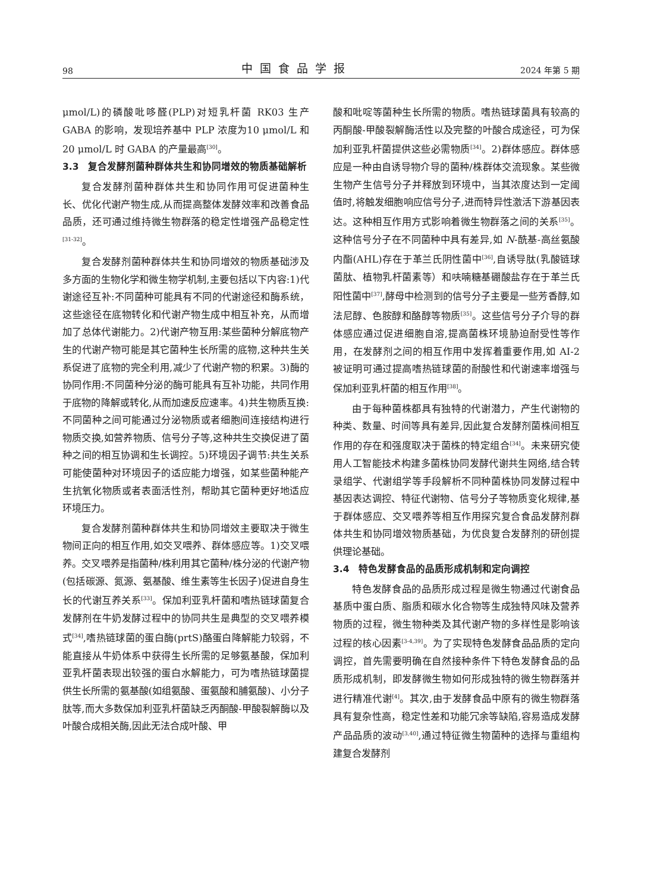98 中国食品学报 2024 年第 5 期
μmol/L)的磷酸吡哆醛(PLP)对短乳杆菌 RK03 生产 GABA 的影响，发现培养基中 PLP 浓度为10 μmol/L 和 20 μmol/L 时 GABA 的产量最高<sup>[30]</sup>。
3.3　复合发酵剂菌种群体共生和协同增效的物质基础解析
复合发酵剂菌种群体共生和协同作用可促进菌种生长、优化代谢产物生成,从而提高整体发酵效率和改善食品品质，还可通过维持微生物群落的稳定性增强产品稳定性<sup>[31-32]</sup>。
复合发酵剂菌种群体共生和协同增效的物质基础涉及多方面的生物化学和微生物学机制,主要包括以下内容:1)代谢途径互补:不同菌种可能具有不同的代谢途径和酶系统，这些途径在底物转化和代谢产物生成中相互补充，从而增加了总体代谢能力。2)代谢产物互用:某些菌种分解底物产生的代谢产物可能是其它菌种生长所需的底物,这种共生关系促进了底物的完全利用,减少了代谢产物的积累。3)酶的协同作用:不同菌种分泌的酶可能具有互补功能，共同作用于底物的降解或转化,从而加速反应速率。4)共生物质互换:不同菌种之间可能通过分泌物质或者细胞间连接结构进行物质交换,如营养物质、信号分子等,这种共生交换促进了菌种之间的相互协调和生长调控。5)环境因子调节:共生关系可能使菌种对环境因子的适应能力增强，如某些菌种能产生抗氧化物质或者表面活性剂，帮助其它菌种更好地适应环境压力。
复合发酵剂菌种群体共生和协同增效主要取决于微生物间正向的相互作用,如交叉喂养、群体感应等。1)交叉喂养。交叉喂养是指菌种/株利用其它菌种/株分泌的代谢产物(包括碳源、氮源、氨基酸、维生素等生长因子)促进自身生长的代谢互养关系<sup>[33]</sup>。保加利亚乳杆菌和嗜热链球菌复合发酵剂在牛奶发酵过程中的协同共生是典型的交叉喂养模式<sup>[34]</sup>,嗜热链球菌的蛋白酶(prtS)酪蛋白降解能力较弱，不能直接从牛奶体系中获得生长所需的足够氨基酸，保加利亚乳杆菌表现出较强的蛋白水解能力，可为嗜热链球菌提供生长所需的氨基酸(如组氨酸、蛋氨酸和脯氨酸)、小分子肽等,而大多数保加利亚乳杆菌缺乏丙酮酸-甲酸裂解酶以及叶酸合成相关酶,因此无法合成叶酸、甲
酸和吡啶等菌种生长所需的物质。嗜热链球菌具有较高的丙酮酸-甲酸裂解酶活性以及完整的叶酸合成途径，可为保加利亚乳杆菌提供这些必需物质<sup>[34]</sup>。2)群体感应。群体感应是一种由自诱导物介导的菌种/株群体交流现象。某些微生物产生信号分子并释放到环境中，当其浓度达到一定阈值时,将触发细胞响应信号分子,进而特异性激活下游基因表达。这种相互作用方式影响着微生物群落之间的关系<sup>[35]</sup>。这种信号分子在不同菌种中具有差异,如 N-酰基-高丝氨酸内酯(AHL)存在于革兰氏阴性菌中<sup>[36]</sup>,自诱导肽(乳酸链球菌肽、植物乳杆菌素等）和呋喃糖基硼酸盐存在于革兰氏阳性菌中<sup>[37]</sup>,酵母中检测到的信号分子主要是一些芳香醇,如法尼醇、色胺醇和酪醇等物质<sup>[35]</sup>。这些信号分子介导的群体感应通过促进细胞自溶,提高菌株环境胁迫耐受性等作用，在发酵剂之间的相互作用中发挥着重要作用,如 AI-2 被证明可通过提高嗜热链球菌的耐酸性和代谢速率增强与保加利亚乳杆菌的相互作用<sup>[38]</sup>。
由于每种菌株都具有独特的代谢潜力，产生代谢物的种类、数量、时间等具有差异,因此复合发酵剂菌株间相互作用的存在和强度取决于菌株的特定组合<sup>[34]</sup>。未来研究使用人工智能技术构建多菌株协同发酵代谢共生网络,结合转录组学、代谢组学等手段解析不同种菌株协同发酵过程中基因表达调控、特征代谢物、信号分子等物质变化规律,基于群体感应、交叉喂养等相互作用探究复合食品发酵剂群体共生和协同增效物质基础，为优良复合发酵剂的研创提供理论基础。
3.4　特色发酵食品的品质形成机制和定向调控
特色发酵食品的品质形成过程是微生物通过代谢食品基质中蛋白质、脂质和碳水化合物等生成独特风味及营养物质的过程，微生物种类及其代谢产物的多样性是影响该过程的核心因素<sup>[3-4,39]</sup>。为了实现特色发酵食品品质的定向调控，首先需要明确在自然接种条件下特色发酵食品的品质形成机制，即发酵微生物如何形成独特的微生物群落并进行精准代谢<sup>[4]</sup>。其次,由于发酵食品中原有的微生物群落具有复杂性高，稳定性差和功能冗余等缺陷,容易造成发酵产品品质的波动<sup>[3,40]</sup>,通过特征微生物菌种的选择与重组构建复合发酵剂